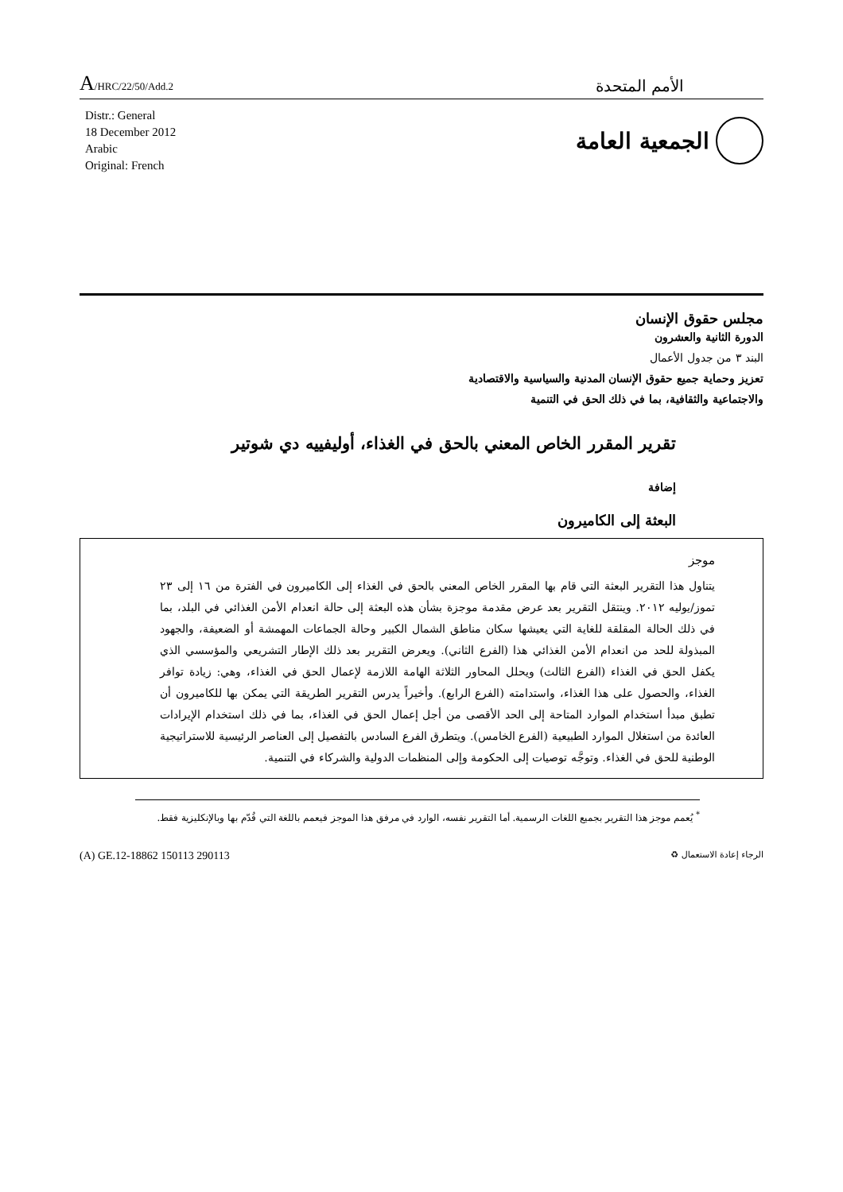A/HRC/22/50/Add.2
الأمم المتحدة
Distr.: General
18 December 2012
Arabic
Original: French
الجمعية العامة
مجلس حقوق الإنسان
الدورة الثانية والعشرون
البند ٣ من جدول الأعمال
تعزيز وحماية جميع حقوق الإنسان المدنية والسياسية والاقتصادية
والاجتماعية والثقافية، بما في ذلك الحق في التنمية
تقرير المقرر الخاص المعني بالحق في الغذاء، أوليفييه دي شوتير
إضافة
البعثة إلى الكاميرون
موجز
يتناول هذا التقرير البعثة التي قام بها المقرر الخاص المعني بالحق في الغذاء إلى الكاميرون في الفترة من ١٦ إلى ٢٣ تموز/يوليه ٢٠١٢. وينتقل التقرير بعد عرض مقدمة موجزة بشأن هذه البعثة إلى حالة انعدام الأمن الغذائي في البلد، بما في ذلك الحالة المقلقة للغاية التي يعيشها سكان مناطق الشمال الكبير وحالة الجماعات المهمشة أو الضعيفة، والجهود المبذولة للحد من انعدام الأمن الغذائي هذا (الفرع الثاني). ويعرض التقرير بعد ذلك الإطار التشريعي والمؤسسي الذي يكفل الحق في الغذاء (الفرع الثالث) ويحلل المحاور الثلاثة الهامة اللازمة لإعمال الحق في الغذاء، وهي: زيادة توافر الغذاء، والحصول على هذا الغذاء، واستدامته (الفرع الرابع). وأخيراً يدرس التقرير الطريقة التي يمكن بها للكاميرون أن تطبق مبدأ استخدام الموارد المتاحة إلى الحد الأقصى من أجل إعمال الحق في الغذاء، بما في ذلك استخدام الإيرادات العائدة من استغلال الموارد الطبيعية (الفرع الخامس). ويتطرق الفرع السادس بالتفصيل إلى العناصر الرئيسية للاستراتيجية الوطنية للحق في الغذاء. وتوجَّه توصيات إلى الحكومة وإلى المنظمات الدولية والشركاء في التنمية.
<sup>*</sup> يُعمم موجز هذا التقرير بجميع اللغات الرسمية. أما التقرير نفسه، الوارد في مرفق هذا الموجز فيعمم باللغة التي قُدّم بها وبالإنكليزية فقط.
(A) GE.12-18862 150113 290113
الرجاء إعادة الاستعمال ♻